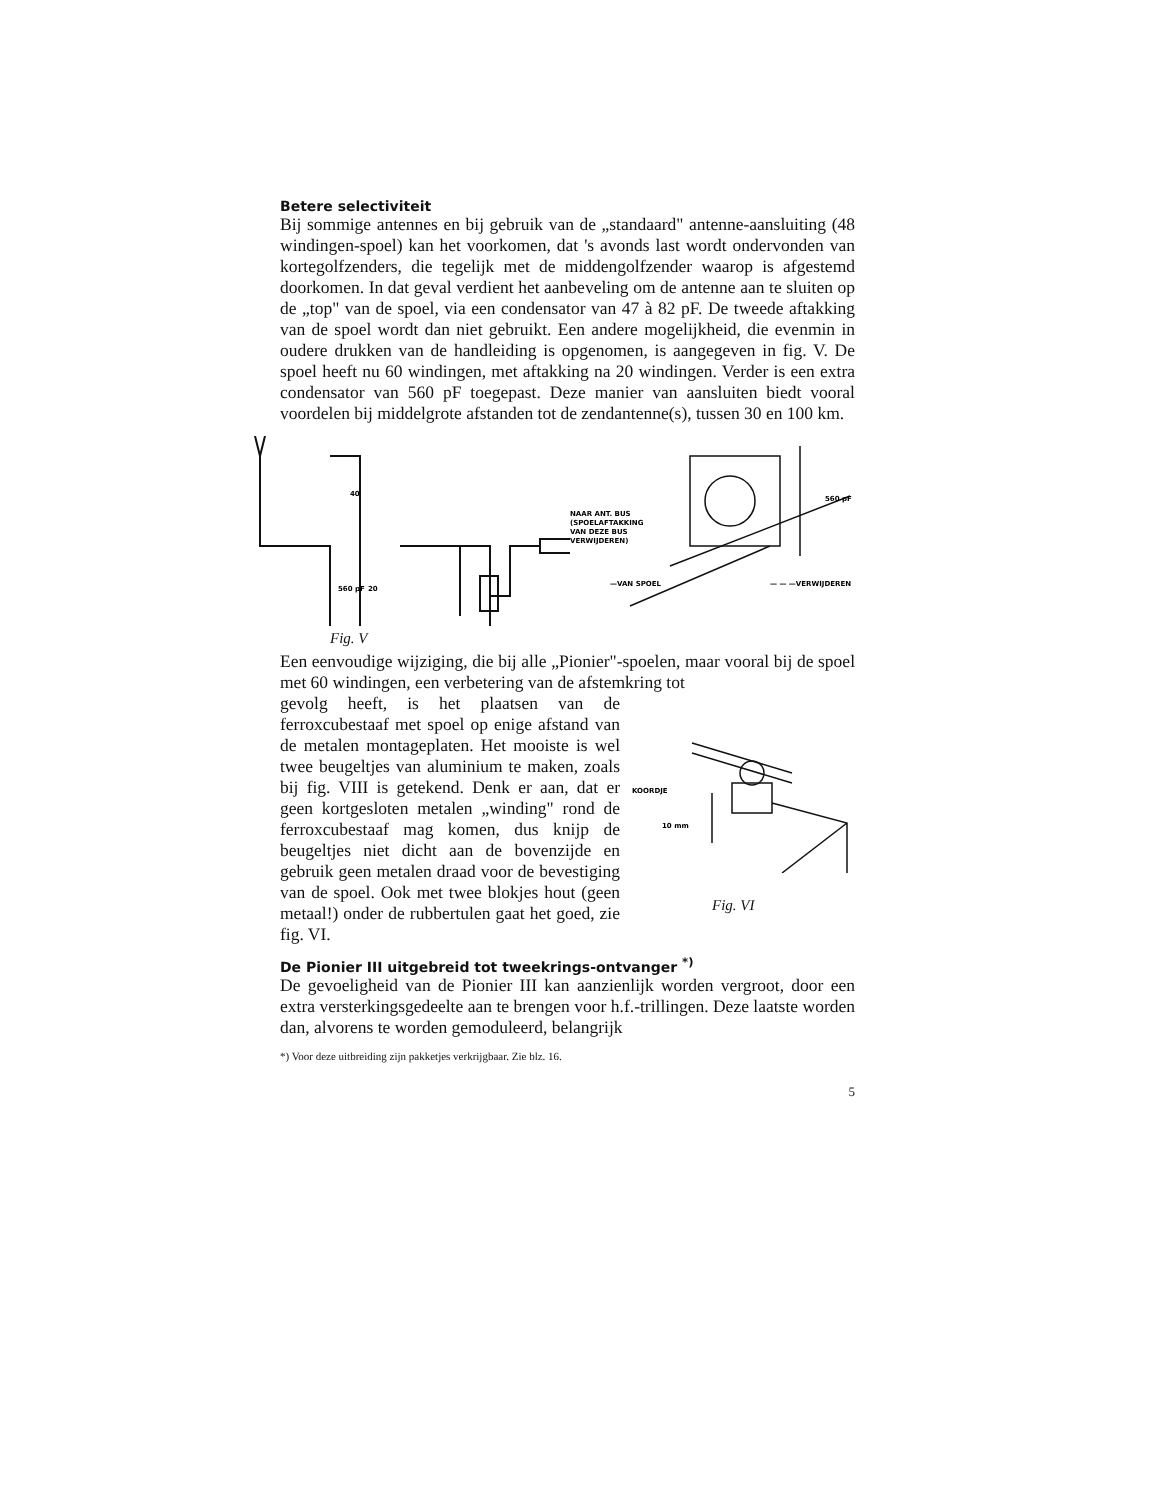Betere selectiviteit
Bij sommige antennes en bij gebruik van de „standaard" antenne-aansluiting (48 windingen-spoel) kan het voorkomen, dat 's avonds last wordt ondervonden van kortegolfzenders, die tegelijk met de middengolfzender waarop is afgestemd doorkomen. In dat geval verdient het aanbeveling om de antenne aan te sluiten op de „top" van de spoel, via een condensator van 47 à 82 pF. De tweede aftakking van de spoel wordt dan niet gebruikt. Een andere mogelijkheid, die evenmin in oudere drukken van de handleiding is opgenomen, is aangegeven in fig. V. De spoel heeft nu 60 windingen, met aftakking na 20 windingen. Verder is een extra condensator van 560 pF toegepast. Deze manier van aansluiten biedt vooral voordelen bij middelgrote afstanden tot de zendantenne(s), tussen 30 en 100 km.
40
560 pF
20
Fig. V
NAAR ANT. BUS
(SPOELAFTAKKING
VAN DEZE BUS
VERWIJDEREN)
560 pF
—VAN SPOEL
— — —VERWIJDEREN
Een eenvoudige wijziging, die bij alle „Pionier"-spoelen, maar vooral bij de spoel met 60 windingen, een verbetering van de afstemkring tot
gevolg heeft, is het plaatsen van de ferroxcubestaaf met spoel op enige afstand van de metalen montageplaten. Het mooiste is wel twee beugeltjes van aluminium te maken, zoals bij fig. VIII is getekend. Denk er aan, dat er geen kortgesloten metalen „winding" rond de ferroxcubestaaf mag komen, dus knijp de beugeltjes niet dicht aan de bovenzijde en gebruik geen metalen draad voor de bevestiging van de spoel. Ook met twee blokjes hout (geen metaal!) onder de rubbertulen gaat het goed, zie fig. VI.
KOORDJE
10 mm
Fig. VI
De Pionier III uitgebreid tot tweekrings-ontvanger <sup>*)</sup>
De gevoeligheid van de Pionier III kan aanzienlijk worden vergroot, door een extra versterkingsgedeelte aan te brengen voor h.f.-trillingen. Deze laatste worden dan, alvorens te worden gemoduleerd, belangrijk
*) Voor deze uitbreiding zijn pakketjes verkrijgbaar. Zie blz. 16.
5